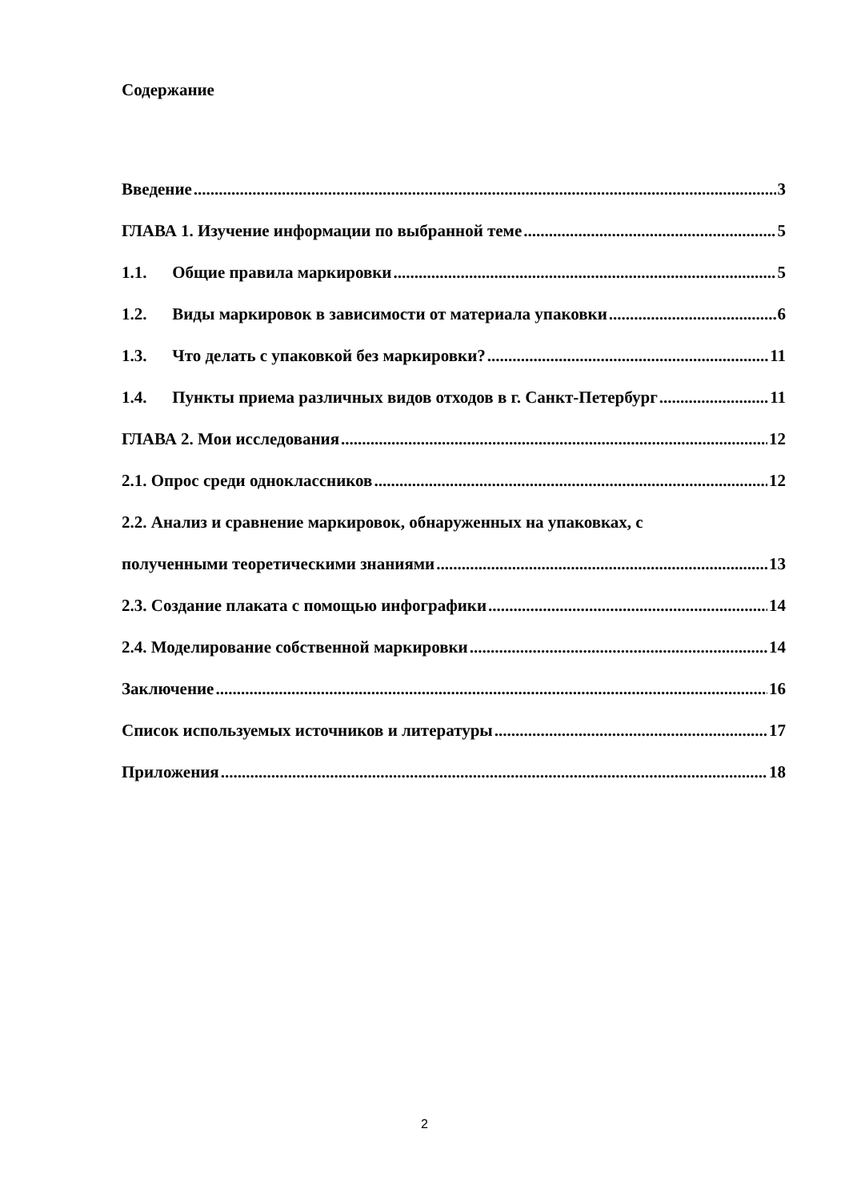Содержание
Введение 3
ГЛАВА 1. Изучение информации по выбранной теме 5
1.1. Общие правила маркировки 5
1.2. Виды маркировок в зависимости от материала упаковки 6
1.3. Что делать с упаковкой без маркировки? 11
1.4. Пункты приема различных видов отходов в г. Санкт-Петербург 11
ГЛАВА 2. Мои исследования 12
2.1. Опрос среди одноклассников 12
2.2. Анализ и сравнение маркировок, обнаруженных на упаковках, с
полученными теоретическими знаниями 13
2.3. Создание плаката с помощью инфографики 14
2.4. Моделирование собственной маркировки 14
Заключение 16
Список используемых источников и литературы 17
Приложения 18
2